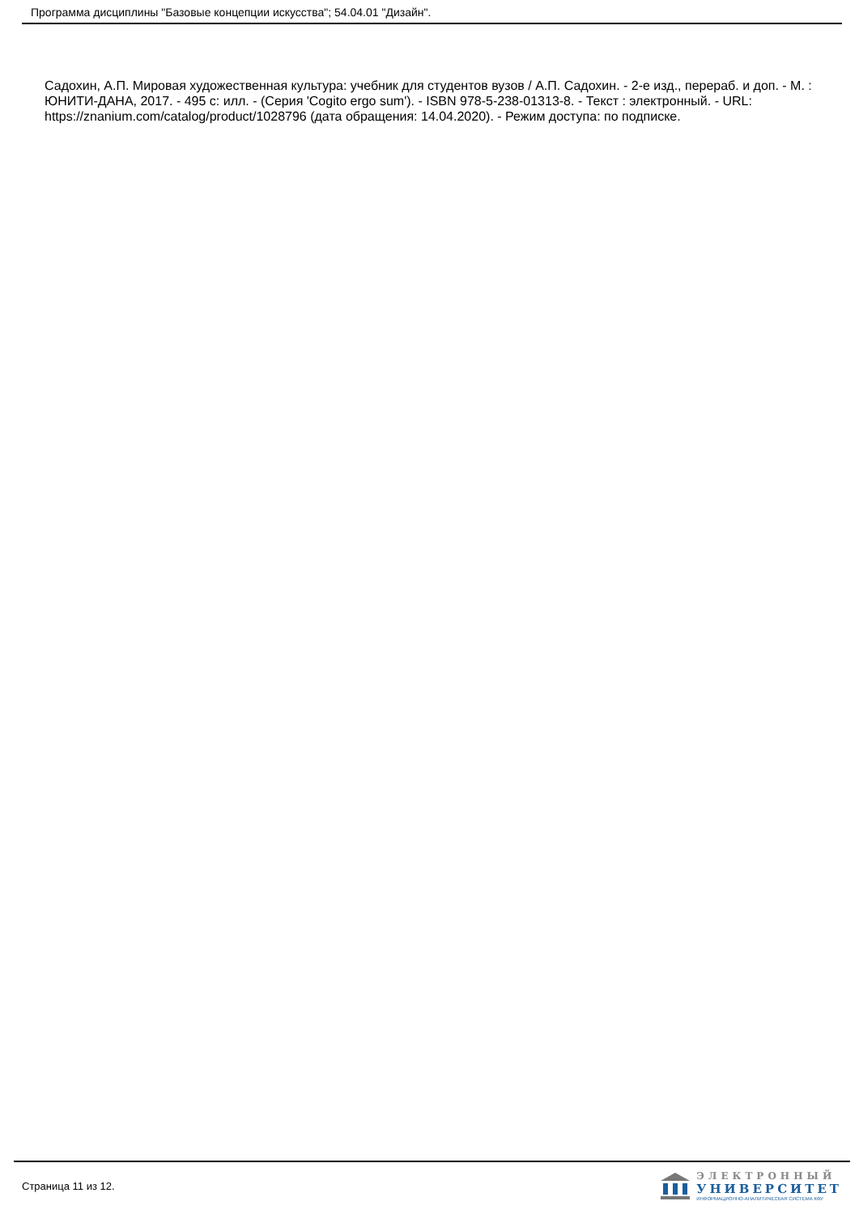Программа дисциплины "Базовые концепции искусства"; 54.04.01 "Дизайн".
Садохин, А.П. Мировая художественная культура: учебник для студентов вузов / А.П. Садохин. - 2-е изд., перераб. и доп. - М. : ЮНИТИ-ДАНА, 2017. - 495 с: илл. - (Серия 'Cogito ergo sum'). - ISBN 978-5-238-01313-8. - Текст : электронный. - URL: https://znanium.com/catalog/product/1028796 (дата обращения: 14.04.2020). - Режим доступа: по подписке.
Страница 11 из 12.
ЭЛЕКТРОННЫЙ
УНИВЕРСИТЕТ
ИНФОРМАЦИОННО-АНАЛИТИЧЕСКАЯ СИСТЕМА КФУ